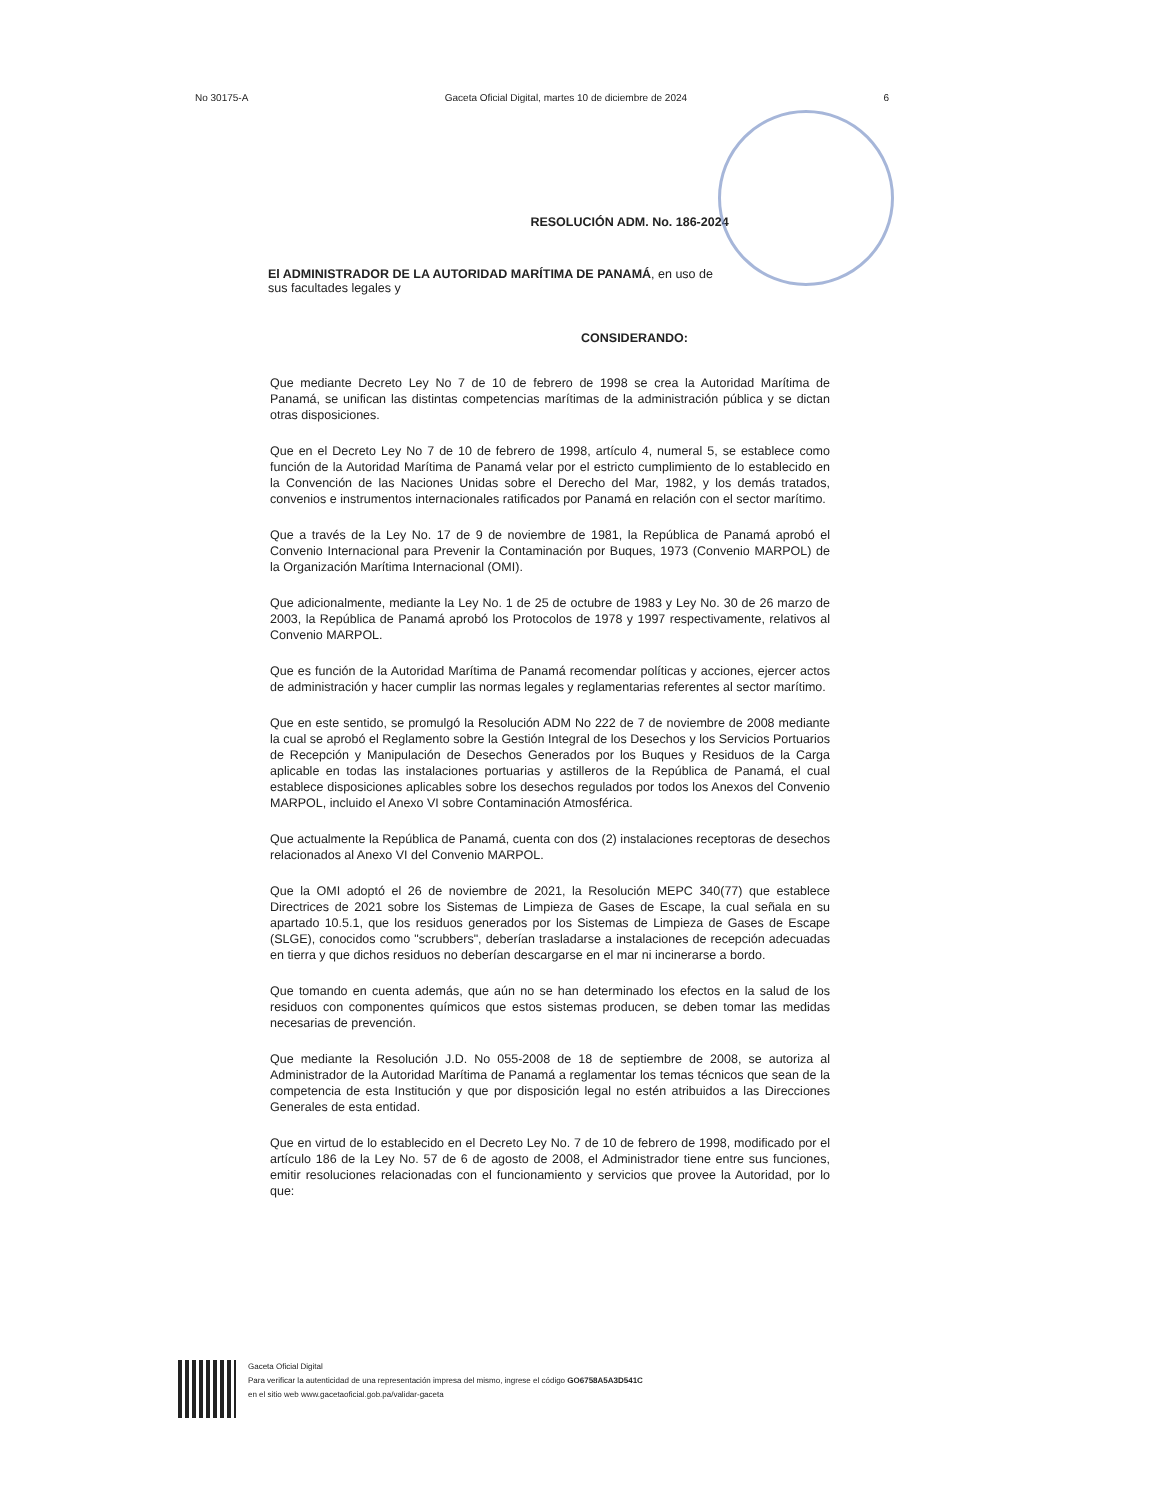No 30175-A Gaceta Oficial Digital, martes 10 de diciembre de 2024 6
RESOLUCIÓN ADM. No. 186-2024
El ADMINISTRADOR DE LA AUTORIDAD MARÍTIMA DE PANAMÁ, en uso de sus facultades legales y
CONSIDERANDO:
Que mediante Decreto Ley No 7 de 10 de febrero de 1998 se crea la Autoridad Marítima de Panamá, se unifican las distintas competencias marítimas de la administración pública y se dictan otras disposiciones.
Que en el Decreto Ley No 7 de 10 de febrero de 1998, artículo 4, numeral 5, se establece como función de la Autoridad Marítima de Panamá velar por el estricto cumplimiento de lo establecido en la Convención de las Naciones Unidas sobre el Derecho del Mar, 1982, y los demás tratados, convenios e instrumentos internacionales ratificados por Panamá en relación con el sector marítimo.
Que a través de la Ley No. 17 de 9 de noviembre de 1981, la República de Panamá aprobó el Convenio Internacional para Prevenir la Contaminación por Buques, 1973 (Convenio MARPOL) de la Organización Marítima Internacional (OMI).
Que adicionalmente, mediante la Ley No. 1 de 25 de octubre de 1983 y Ley No. 30 de 26 marzo de 2003, la República de Panamá aprobó los Protocolos de 1978 y 1997 respectivamente, relativos al Convenio MARPOL.
Que es función de la Autoridad Marítima de Panamá recomendar políticas y acciones, ejercer actos de administración y hacer cumplir las normas legales y reglamentarias referentes al sector marítimo.
Que en este sentido, se promulgó la Resolución ADM No 222 de 7 de noviembre de 2008 mediante la cual se aprobó el Reglamento sobre la Gestión Integral de los Desechos y los Servicios Portuarios de Recepción y Manipulación de Desechos Generados por los Buques y Residuos de la Carga aplicable en todas las instalaciones portuarias y astilleros de la República de Panamá, el cual establece disposiciones aplicables sobre los desechos regulados por todos los Anexos del Convenio MARPOL, incluido el Anexo VI sobre Contaminación Atmosférica.
Que actualmente la República de Panamá, cuenta con dos (2) instalaciones receptoras de desechos relacionados al Anexo VI del Convenio MARPOL.
Que la OMI adoptó el 26 de noviembre de 2021, la Resolución MEPC 340(77) que establece Directrices de 2021 sobre los Sistemas de Limpieza de Gases de Escape, la cual señala en su apartado 10.5.1, que los residuos generados por los Sistemas de Limpieza de Gases de Escape (SLGE), conocidos como "scrubbers", deberían trasladarse a instalaciones de recepción adecuadas en tierra y que dichos residuos no deberían descargarse en el mar ni incinerarse a bordo.
Que tomando en cuenta además, que aún no se han determinado los efectos en la salud de los residuos con componentes químicos que estos sistemas producen, se deben tomar las medidas necesarias de prevención.
Que mediante la Resolución J.D. No 055-2008 de 18 de septiembre de 2008, se autoriza al Administrador de la Autoridad Marítima de Panamá a reglamentar los temas técnicos que sean de la competencia de esta Institución y que por disposición legal no estén atribuidos a las Direcciones Generales de esta entidad.
Que en virtud de lo establecido en el Decreto Ley No. 7 de 10 de febrero de 1998, modificado por el artículo 186 de la Ley No. 57 de 6 de agosto de 2008, el Administrador tiene entre sus funciones, emitir resoluciones relacionadas con el funcionamiento y servicios que provee la Autoridad, por lo que:
Gaceta Oficial Digital
Para verificar la autenticidad de una representación impresa del mismo, ingrese el código GO6758A5A3D541C
en el sitio web www.gacetaoficial.gob.pa/validar-gaceta